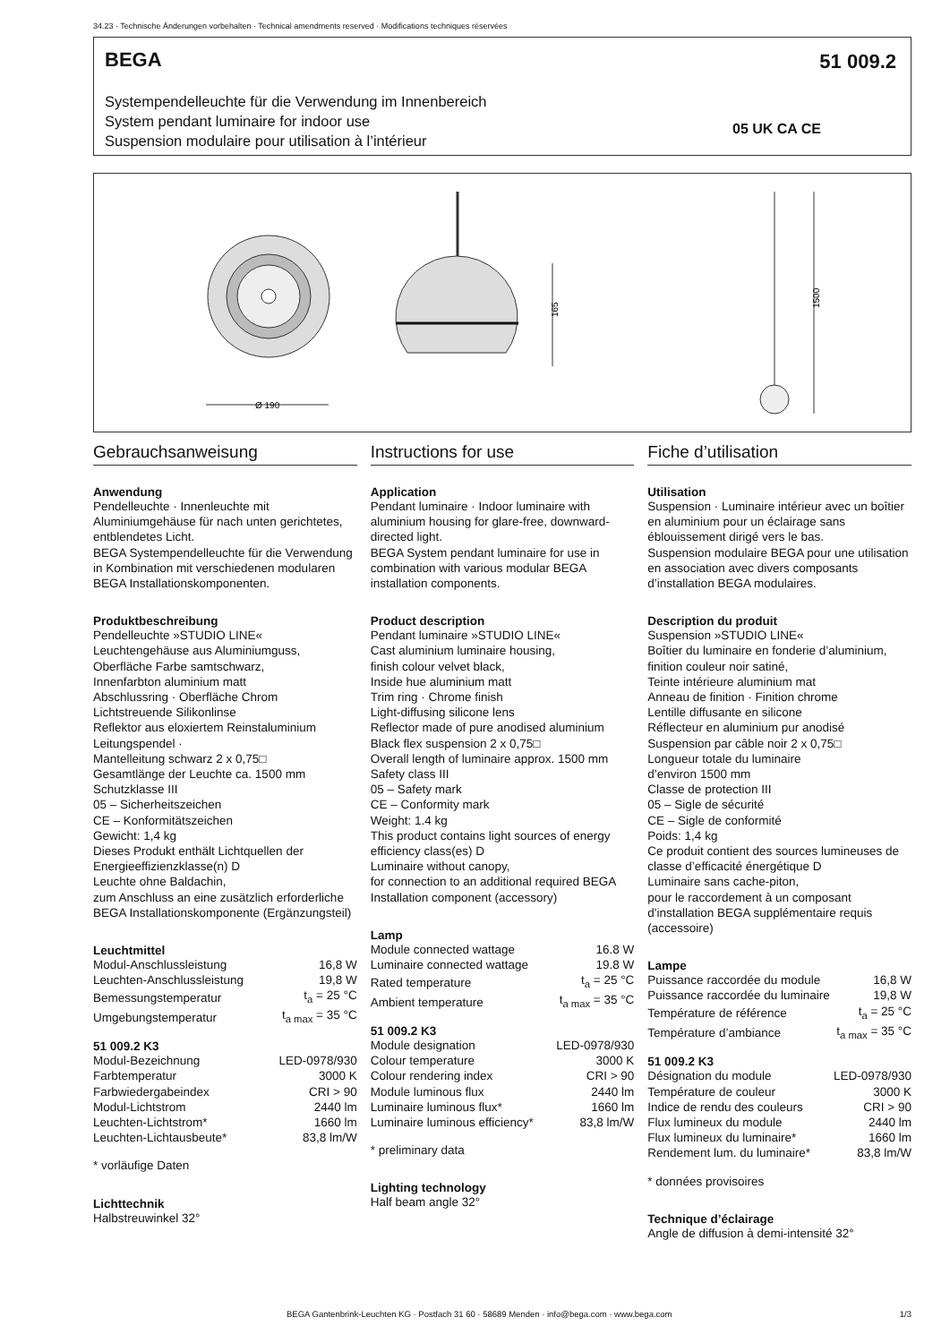34.23 · Technische Änderungen vorbehalten · Technical amendments reserved · Modifications techniques réservées
BEGA 51 009.2
Systempendelleuchte für die Verwendung im Innenbereich
System pendant luminaire for indoor use
Suspension modulaire pour utilisation à l’intérieur
05 UK CA CE
Ø 190
165
1500
Gebrauchsanweisung
Anwendung
Pendelleuchte · Innenleuchte mit Aluminiumgehäuse für nach unten gerichtetes, entblendetes Licht.
BEGA Systempendelleuchte für die Verwendung in Kombination mit verschiedenen modularen BEGA Installationskomponenten.
Produktbeschreibung
Pendelleuchte »STUDIO LINE«
Leuchtengehäuse aus Aluminiumguss,
Oberfläche Farbe samtschwarz,
Innenfarbton aluminium matt
Abschlussring · Oberfläche Chrom
Lichtstreuende Silikonlinse
Reflektor aus eloxiertem Reinstaluminium
Leitungspendel ·
Mantelleitung schwarz 2 x 0,75□
Gesamtlänge der Leuchte ca. 1500 mm
Schutzklasse III
05 – Sicherheitszeichen
CE – Konformitätszeichen
Gewicht: 1,4 kg
Dieses Produkt enthält Lichtquellen der Energieeffizienzklasse(n) D
Leuchte ohne Baldachin,
zum Anschluss an eine zusätzlich erforderliche BEGA Installationskomponente (Ergänzungsteil)
Leuchtmittel
| Modul-Anschlussleistung | 16,8 W |
| Leuchten-Anschlussleistung | 19,8 W |
| Bemessungstemperatur | t<sub>a</sub> = 25 °C |
| Umgebungstemperatur | t<sub>a max</sub> = 35 °C |
51 009.2 K3
| Modul-Bezeichnung | LED-0978/930 |
| Farbtemperatur | 3000 K |
| Farbwiedergabeindex | CRI > 90 |
| Modul-Lichtstrom | 2440 lm |
| Leuchten-Lichtstrom* | 1660 lm |
| Leuchten-Lichtausbeute* | 83,8 lm/W |
* vorläufige Daten
Lichttechnik
Halbstreuwinkel 32°
Instructions for use
Application
Pendant luminaire · Indoor luminaire with aluminium housing for glare-free, downward-directed light.
BEGA System pendant luminaire for use in combination with various modular BEGA installation components.
Product description
Pendant luminaire »STUDIO LINE«
Cast aluminium luminaire housing,
finish colour velvet black,
Inside hue aluminium matt
Trim ring · Chrome finish
Light-diffusing silicone lens
Reflector made of pure anodised aluminium
Black flex suspension 2 x 0,75□
Overall length of luminaire approx. 1500 mm
Safety class III
05 – Safety mark
CE – Conformity mark
Weight: 1.4 kg
This product contains light sources of energy efficiency class(es) D
Luminaire without canopy,
for connection to an additional required BEGA Installation component (accessory)
Lamp
| Module connected wattage | 16.8 W |
| Luminaire connected wattage | 19.8 W |
| Rated temperature | t<sub>a</sub> = 25 °C |
| Ambient temperature | t<sub>a max</sub> = 35 °C |
51 009.2 K3
| Module designation | LED-0978/930 |
| Colour temperature | 3000 K |
| Colour rendering index | CRI > 90 |
| Module luminous flux | 2440 lm |
| Luminaire luminous flux* | 1660 lm |
| Luminaire luminous efficiency* | 83,8 lm/W |
* preliminary data
Lighting technology
Half beam angle 32°
Fiche d’utilisation
Utilisation
Suspension · Luminaire intérieur avec un boîtier en aluminium pour un éclairage sans éblouissement dirigé vers le bas.
Suspension modulaire BEGA pour une utilisation en association avec divers composants d’installation BEGA modulaires.
Description du produit
Suspension »STUDIO LINE«
Boîtier du luminaire en fonderie d’aluminium,
finition couleur noir satiné,
Teinte intérieure aluminium mat
Anneau de finition · Finition chrome
Lentille diffusante en silicone
Réflecteur en aluminium pur anodisé
Suspension par câble noir 2 x 0,75□
Longueur totale du luminaire
d’environ 1500 mm
Classe de protection III
05 – Sigle de sécurité
CE – Sigle de conformité
Poids: 1,4 kg
Ce produit contient des sources lumineuses de classe d’efficacité énergétique D
Luminaire sans cache-piton,
pour le raccordement à un composant d'installation BEGA supplémentaire requis (accessoire)
Lampe
| Puissance raccordée du module | 16,8 W |
| Puissance raccordée du luminaire | 19,8 W |
| Température de référence | t<sub>a</sub> = 25 °C |
| Température d’ambiance | t<sub>a max</sub> = 35 °C |
51 009.2 K3
| Désignation du module | LED-0978/930 |
| Température de couleur | 3000 K |
| Indice de rendu des couleurs | CRI > 90 |
| Flux lumineux du module | 2440 lm |
| Flux lumineux du luminaire* | 1660 lm |
| Rendement lum. du luminaire* | 83,8 lm/W |
* données provisoires
Technique d’éclairage
Angle de diffusion à demi-intensité 32°
BEGA Gantenbrink-Leuchten KG · Postfach 31 60 · 58689 Menden · info@bega.com · www.bega.com
1/3